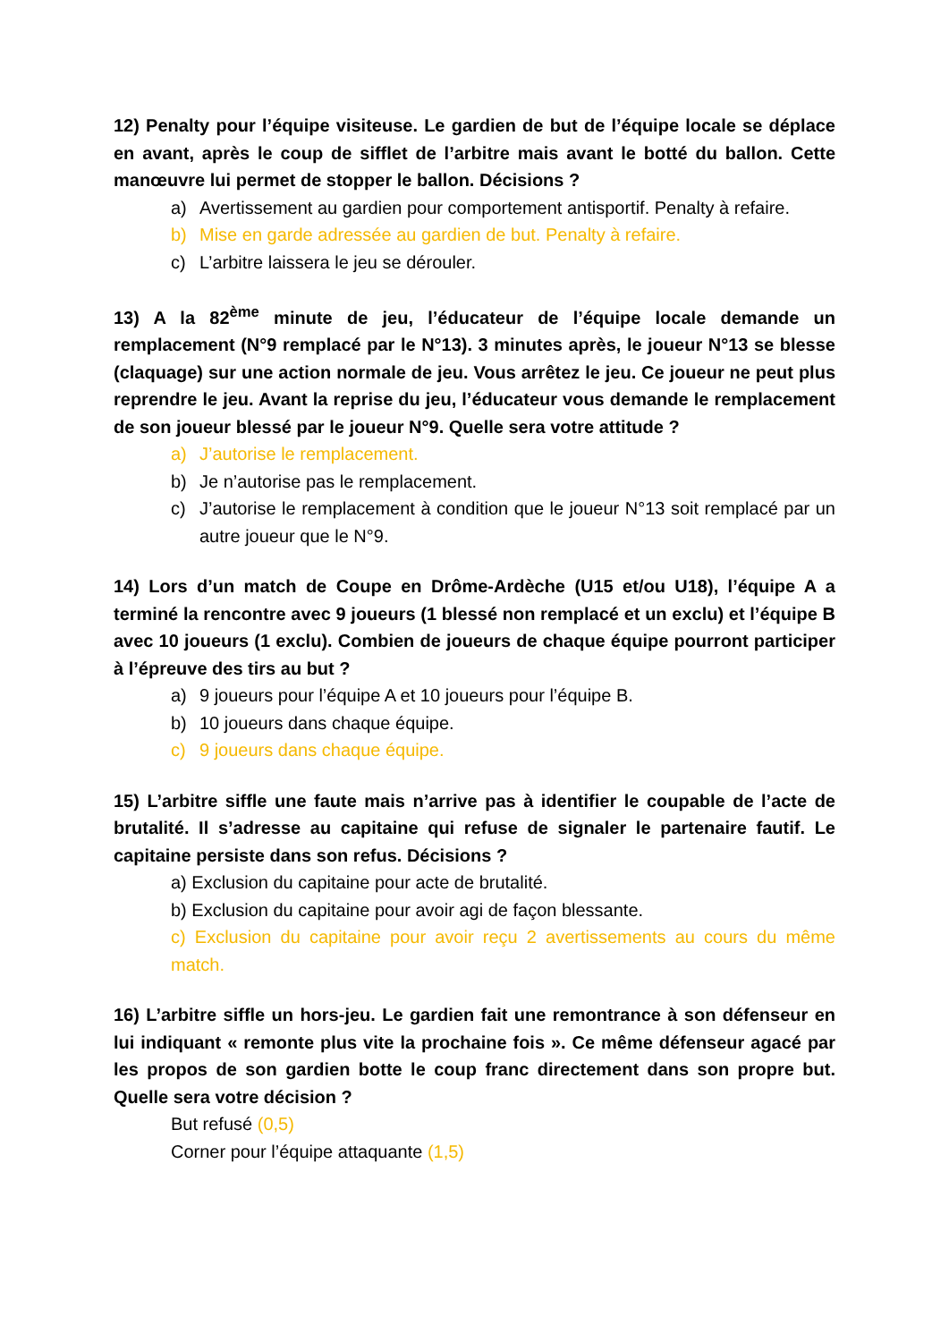12) Penalty pour l’équipe visiteuse. Le gardien de but de l’équipe locale se déplace en avant, après le coup de sifflet de l’arbitre mais avant le botté du ballon. Cette manœuvre lui permet de stopper le ballon. Décisions ?
a) Avertissement au gardien pour comportement antisportif. Penalty à refaire.
b) Mise en garde adressée au gardien de but. Penalty à refaire.
c) L’arbitre laissera le jeu se dérouler.
13) A la 82<sup>ème</sup> minute de jeu, l’éducateur de l’équipe locale demande un remplacement (N°9 remplacé par le N°13). 3 minutes après, le joueur N°13 se blesse (claquage) sur une action normale de jeu. Vous arrêtez le jeu. Ce joueur ne peut plus reprendre le jeu. Avant la reprise du jeu, l’éducateur vous demande le remplacement de son joueur blessé par le joueur N°9. Quelle sera votre attitude ?
a) J’autorise le remplacement.
b) Je n’autorise pas le remplacement.
c) J’autorise le remplacement à condition que le joueur N°13 soit remplacé par un autre joueur que le N°9.
14) Lors d’un match de Coupe en Drôme-Ardèche (U15 et/ou U18), l’équipe A a terminé la rencontre avec 9 joueurs (1 blessé non remplacé et un exclu) et l’équipe B avec 10 joueurs (1 exclu). Combien de joueurs de chaque équipe pourront participer à l’épreuve des tirs au but ?
a) 9 joueurs pour l’équipe A et 10 joueurs pour l’équipe B.
b) 10 joueurs dans chaque équipe.
c) 9 joueurs dans chaque équipe.
15) L’arbitre siffle une faute mais n’arrive pas à identifier le coupable de l’acte de brutalité. Il s’adresse au capitaine qui refuse de signaler le partenaire fautif. Le capitaine persiste dans son refus. Décisions ?
a) Exclusion du capitaine pour acte de brutalité.
b) Exclusion du capitaine pour avoir agi de façon blessante.
c) Exclusion du capitaine pour avoir reçu 2 avertissements au cours du même match.
16) L’arbitre siffle un hors-jeu. Le gardien fait une remontrance à son défenseur en lui indiquant « remonte plus vite la prochaine fois ». Ce même défenseur agacé par les propos de son gardien botte le coup franc directement dans son propre but. Quelle sera votre décision ?
But refusé (0,5)
Corner pour l’équipe attaquante (1,5)